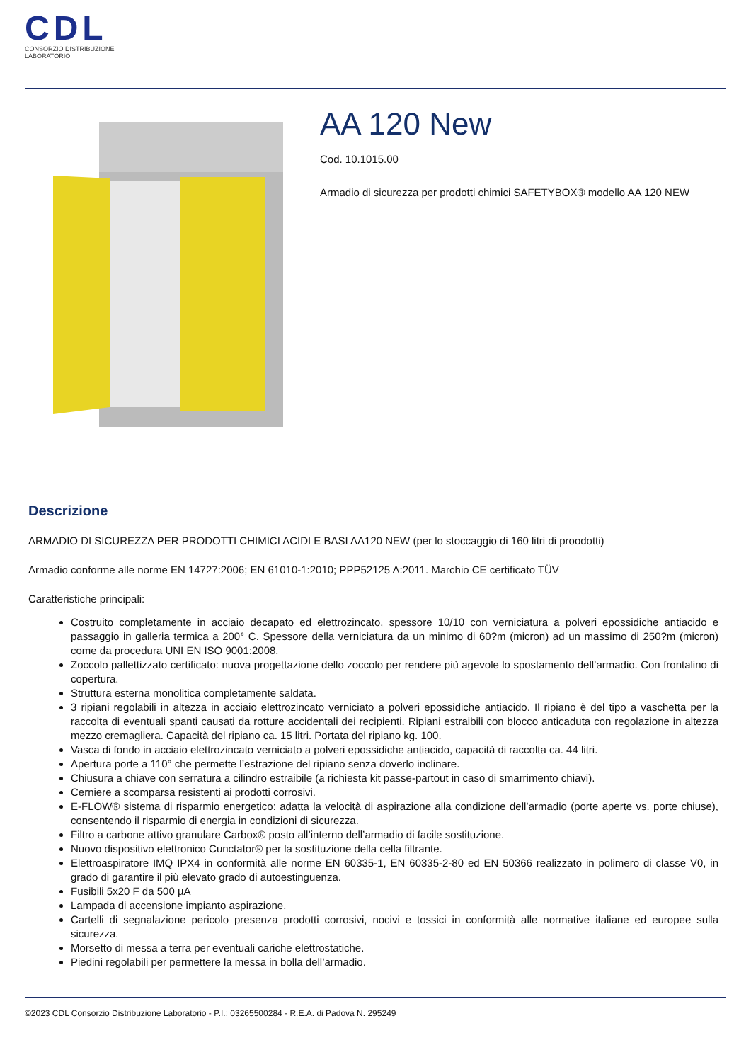CDL
CONSORZIO DISTRIBUZIONE LABORATORIO
AA 120 New
Cod. 10.1015.00
Armadio di sicurezza per prodotti chimici SAFETYBOX® modello AA 120 NEW
Descrizione
ARMADIO DI SICUREZZA PER PRODOTTI CHIMICI ACIDI E BASI AA120 NEW (per lo stoccaggio di 160 litri di proodotti)
Armadio conforme alle norme EN 14727:2006; EN 61010-1:2010; PPP52125 A:2011. Marchio CE certificato TÜV
Caratteristiche principali:
Costruito completamente in acciaio decapato ed elettrozincato, spessore 10/10 con verniciatura a polveri epossidiche antiacido e passaggio in galleria termica a 200° C. Spessore della verniciatura da un minimo di 60?m (micron) ad un massimo di 250?m (micron) come da procedura UNI EN ISO 9001:2008.
Zoccolo pallettizzato certificato: nuova progettazione dello zoccolo per rendere più agevole lo spostamento dell’armadio. Con frontalino di copertura.
Struttura esterna monolitica completamente saldata.
3 ripiani regolabili in altezza in acciaio elettrozincato verniciato a polveri epossidiche antiacido. Il ripiano è del tipo a vaschetta per la raccolta di eventuali spanti causati da rotture accidentali dei recipienti. Ripiani estraibili con blocco anticaduta con regolazione in altezza mezzo cremagliera. Capacità del ripiano ca. 15 litri. Portata del ripiano kg. 100.
Vasca di fondo in acciaio elettrozincato verniciato a polveri epossidiche antiacido, capacità di raccolta ca. 44 litri.
Apertura porte a 110° che permette l’estrazione del ripiano senza doverlo inclinare.
Chiusura a chiave con serratura a cilindro estraibile (a richiesta kit passe-partout in caso di smarrimento chiavi).
Cerniere a scomparsa resistenti ai prodotti corrosivi.
E-FLOW® sistema di risparmio energetico: adatta la velocità di aspirazione alla condizione dell’armadio (porte aperte vs. porte chiuse), consentendo il risparmio di energia in condizioni di sicurezza.
Filtro a carbone attivo granulare Carbox® posto all’interno dell’armadio di facile sostituzione.
Nuovo dispositivo elettronico Cunctator® per la sostituzione della cella filtrante.
Elettroaspiratore IMQ IPX4 in conformità alle norme EN 60335-1, EN 60335-2-80 ed EN 50366 realizzato in polimero di classe V0, in grado di garantire il più elevato grado di autoestinguenza.
Fusibili 5x20 F da 500 µA
Lampada di accensione impianto aspirazione.
Cartelli di segnalazione pericolo presenza prodotti corrosivi, nocivi e tossici in conformità alle normative italiane ed europee sulla sicurezza.
Morsetto di messa a terra per eventuali cariche elettrostatiche.
Piedini regolabili per permettere la messa in bolla dell’armadio.
©2023 CDL Consorzio Distribuzione Laboratorio - P.I.: 03265500284 - R.E.A. di Padova N. 295249